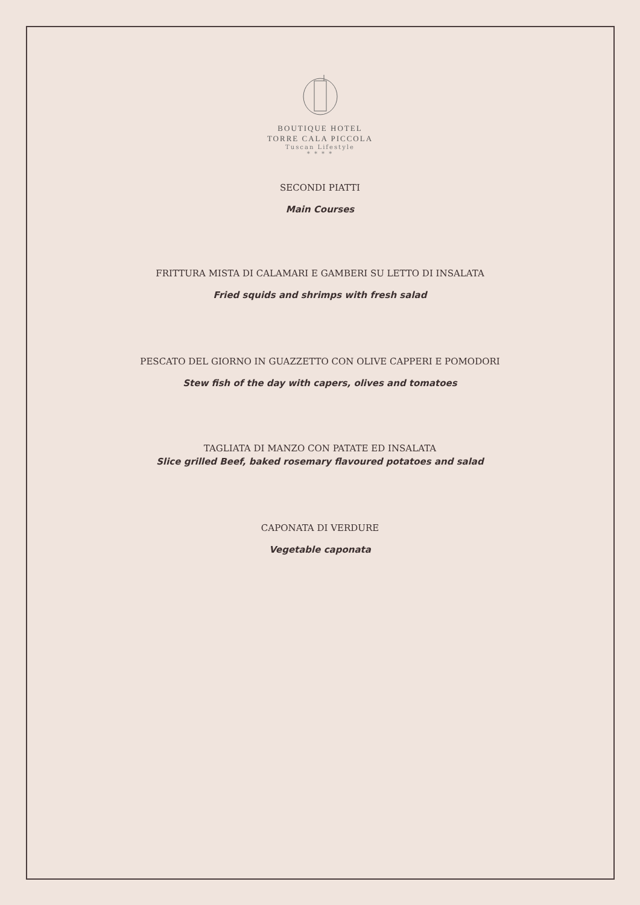BOUTIQUE HOTEL
TORRE CALA PICCOLA
Tuscan Lifestyle
* * * *
SECONDI PIATTI
Main Courses
FRITTURA MISTA DI CALAMARI E GAMBERI SU LETTO DI INSALATA
Fried squids and shrimps with fresh salad
PESCATO DEL GIORNO IN GUAZZETTO CON OLIVE CAPPERI E POMODORI
Stew fish of the day with capers, olives and tomatoes
TAGLIATA DI MANZO CON PATATE ED INSALATA
Slice grilled Beef, baked rosemary flavoured potatoes and salad
CAPONATA DI VERDURE
Vegetable caponata